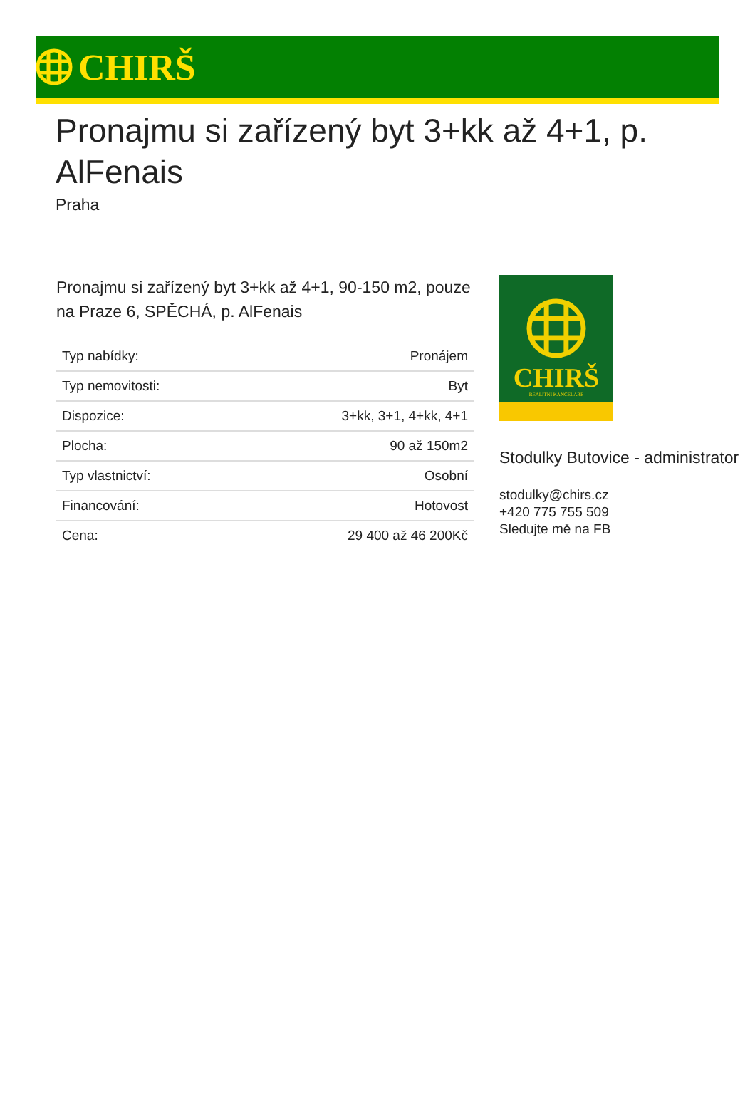CHIRŠ
Pronajmu si zařízený byt 3+kk až 4+1, p. AlFenais
Praha
Pronajmu si zařízený byt 3+kk až 4+1, 90-150 m2, pouze na Praze 6, SPĚCHÁ, p. AlFenais
| Typ nabídky: | Pronájem |
| Typ nemovitosti: | Byt |
| Dispozice: | 3+kk, 3+1, 4+kk, 4+1 |
| Plocha: | 90 až 150m2 |
| Typ vlastnictví: | Osobní |
| Financování: | Hotovost |
| Cena: | 29 400 až 46 200Kč |
CHIRŠ
REALITNÍ KANCELÁŘE
Stodulky Butovice - administrator
stodulky@chirs.cz
+420 775 755 509
Sledujte mě na FB